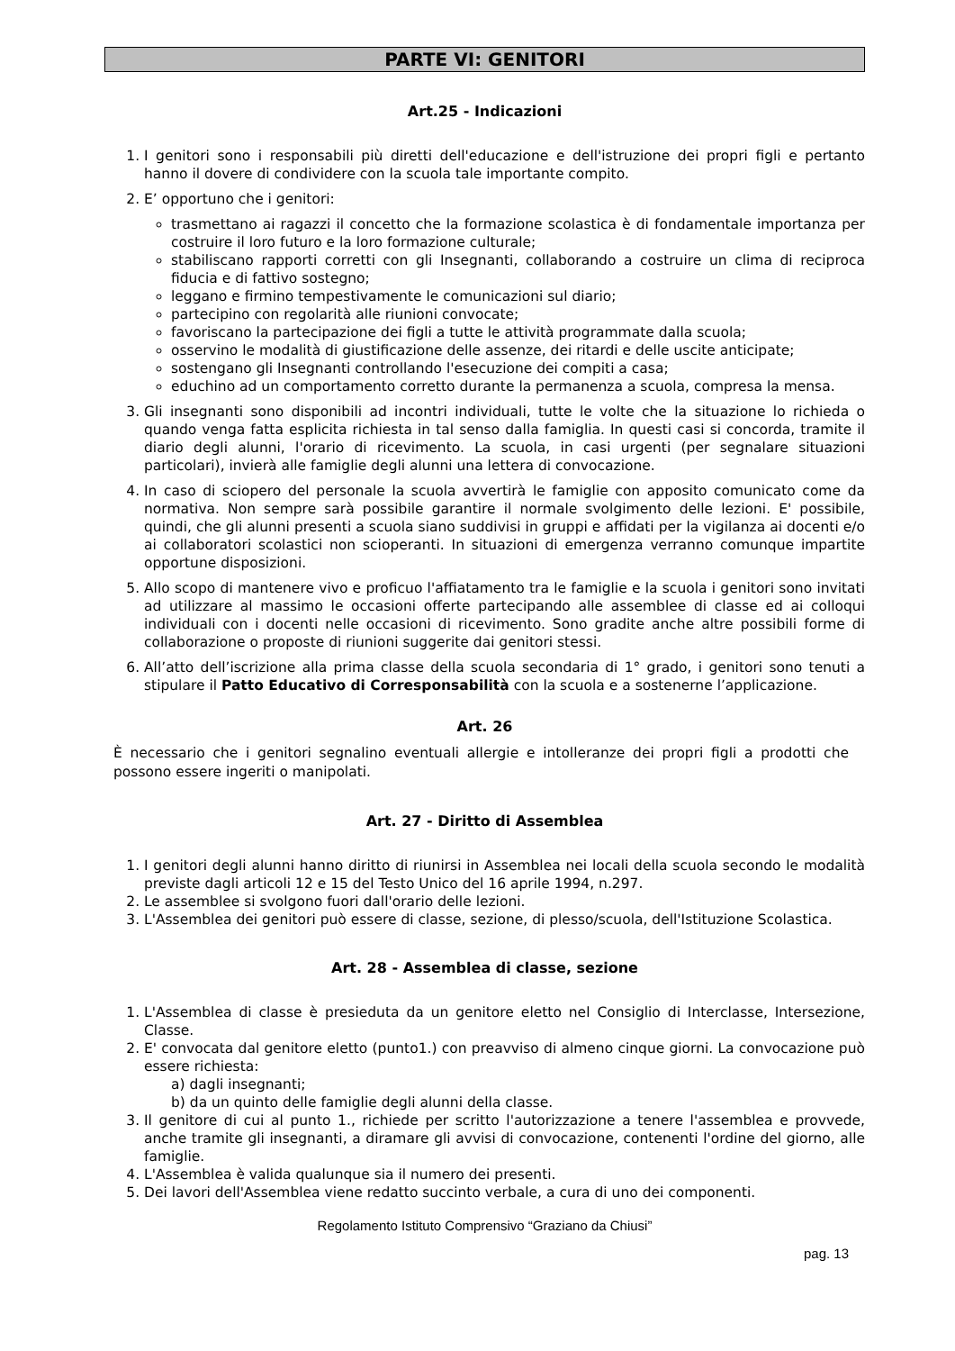PARTE VI: GENITORI
Art.25 - Indicazioni
1. I genitori sono i responsabili più diretti dell'educazione e dell'istruzione dei propri figli e pertanto hanno il dovere di condividere con la scuola tale importante compito.
2. E’ opportuno che i genitori:
trasmettano ai ragazzi il concetto che la formazione scolastica è di fondamentale importanza per costruire il loro futuro e la loro formazione culturale;
stabiliscano rapporti corretti con gli Insegnanti, collaborando a costruire un clima di reciproca fiducia e di fattivo sostegno;
leggano e firmino tempestivamente le comunicazioni sul diario;
partecipino con regolarità alle riunioni convocate;
favoriscano la partecipazione dei figli a tutte le attività programmate dalla scuola;
osservino le modalità di giustificazione delle assenze, dei ritardi e delle uscite anticipate;
sostengano gli Insegnanti controllando l'esecuzione dei compiti a casa;
educhino ad un comportamento corretto durante la permanenza a scuola, compresa la mensa.
3. Gli insegnanti sono disponibili ad incontri individuali, tutte le volte che la situazione lo richieda o quando venga fatta esplicita richiesta in tal senso dalla famiglia. In questi casi si concorda, tramite il diario degli alunni, l'orario di ricevimento. La scuola, in casi urgenti (per segnalare situazioni particolari), invierà alle famiglie degli alunni una lettera di convocazione.
4. In caso di sciopero del personale la scuola avvertirà le famiglie con apposito comunicato come da normativa. Non sempre sarà possibile garantire il normale svolgimento delle lezioni. E' possibile, quindi, che gli alunni presenti a scuola siano suddivisi in gruppi e affidati per la vigilanza ai docenti e/o ai collaboratori scolastici non scioperanti. In situazioni di emergenza verranno comunque impartite opportune disposizioni.
5. Allo scopo di mantenere vivo e proficuo l'affiatamento tra le famiglie e la scuola i genitori sono invitati ad utilizzare al massimo le occasioni offerte partecipando alle assemblee di classe ed ai colloqui individuali con i docenti nelle occasioni di ricevimento. Sono gradite anche altre possibili forme di collaborazione o proposte di riunioni suggerite dai genitori stessi.
6. All’atto dell’iscrizione alla prima classe della scuola secondaria di 1° grado, i genitori sono tenuti a stipulare il Patto Educativo di Corresponsabilità con la scuola e a sostenerne l’applicazione.
Art. 26
È necessario che i genitori segnalino eventuali allergie e intolleranze dei propri figli a prodotti che possono essere ingeriti o manipolati.
Art. 27 - Diritto di Assemblea
1. I genitori degli alunni hanno diritto di riunirsi in Assemblea nei locali della scuola secondo le modalità previste dagli articoli 12 e 15 del Testo Unico del 16 aprile 1994, n.297.
2. Le assemblee si svolgono fuori dall'orario delle lezioni.
3. L'Assemblea dei genitori può essere di classe, sezione, di plesso/scuola, dell'Istituzione Scolastica.
Art. 28 - Assemblea di classe, sezione
1. L'Assemblea di classe è presieduta da un genitore eletto nel Consiglio di Interclasse, Intersezione, Classe.
2. E' convocata dal genitore eletto (punto1.) con preavviso di almeno cinque giorni. La convocazione può essere richiesta:
a) dagli insegnanti;
b) da un quinto delle famiglie degli alunni della classe.
3. Il genitore di cui al punto 1., richiede per scritto l'autorizzazione a tenere l'assemblea e provvede, anche tramite gli insegnanti, a diramare gli avvisi di convocazione, contenenti l'ordine del giorno, alle famiglie.
4. L'Assemblea è valida qualunque sia il numero dei presenti.
5. Dei lavori dell'Assemblea viene redatto succinto verbale, a cura di uno dei componenti.
Regolamento Istituto Comprensivo “Graziano da Chiusi”
pag. 13